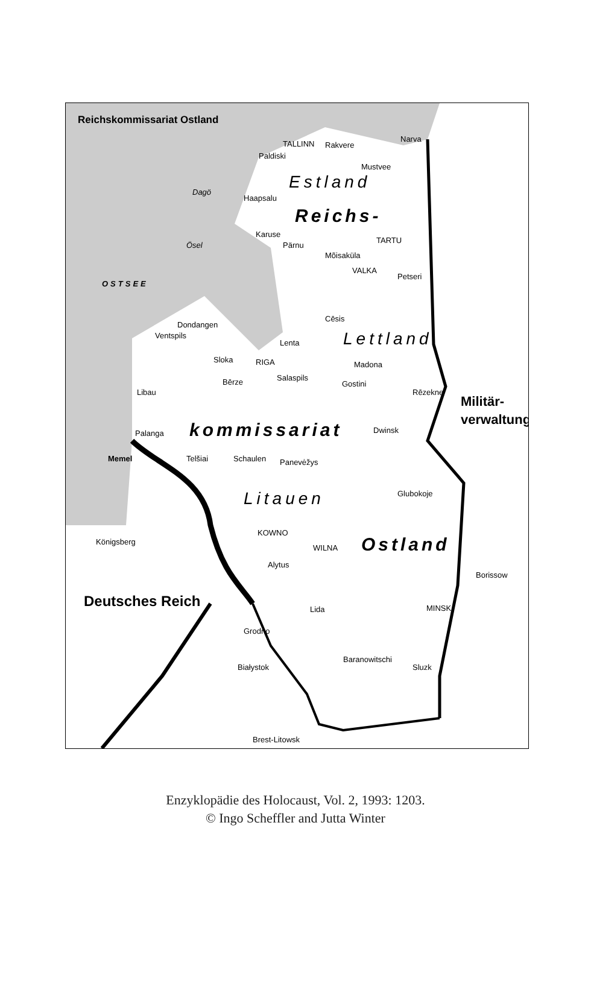Reichskommissariat Ostland
TALLINN Rakvere
Narva
Paldiski
Mustvee
Estland
Dagö
Haapsalu
Reichs-
Karuse
TARTU
Ösel Pärnu
Mõisaküla
VALKA
Petseri
OSTSEE
Dondangen
Ventspils
Cēsis
Lettland
Lenta
Sloka RIGA Madona
Bērze Salaspils
Gostini
Rēzekne
Libau
Militär-
verwaltung
Palanga kommissariat Dwinsk
Memel Telšiai Schaulen Panevėžys
Glubokoje
Litauen
KOWNO
Königsberg
WILNA Ostland
Alytus
Borissow
Deutsches Reich Lida MINSK
Grodno
Baranowitschi
Białystok Sluzk
Brest-Litowsk
Enzyklopädie des Holocaust, Vol. 2, 1993: 1203.
© Ingo Scheffler and Jutta Winter